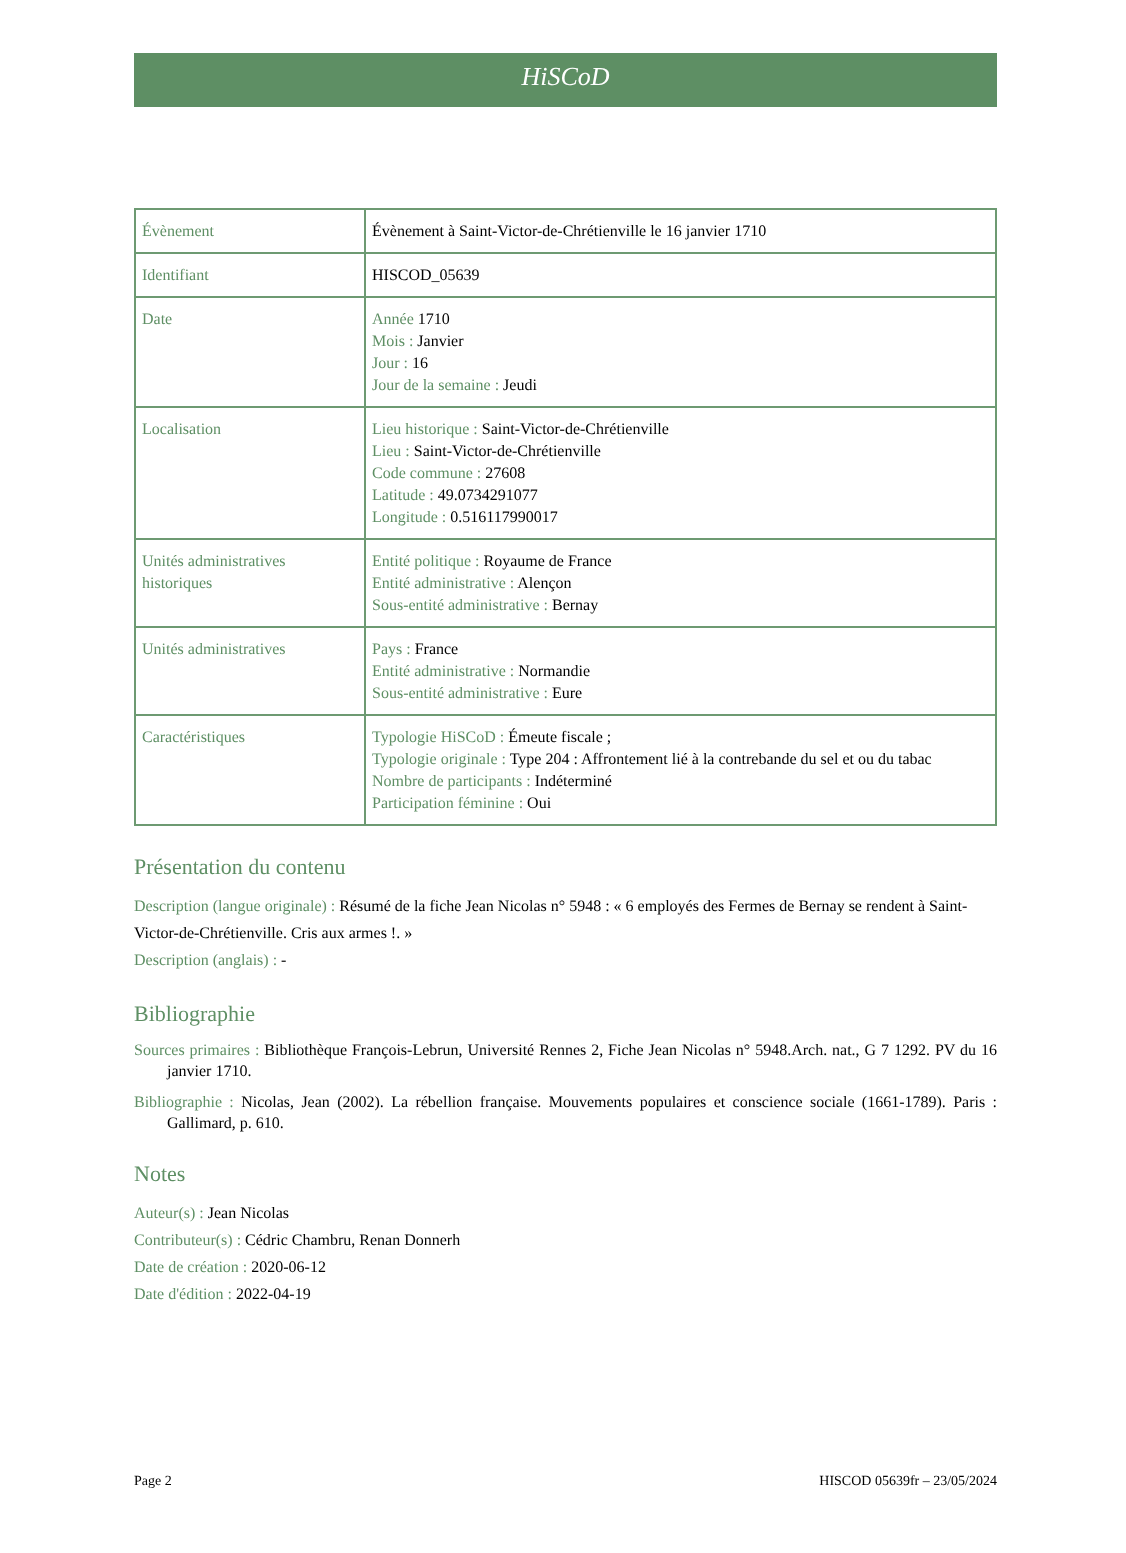HiSCoD
| Évènement | Évènement à Saint-Victor-de-Chrétienville le 16 janvier 1710 |
| Identifiant | HISCOD_05639 |
| Date | Année 1710 Mois : Janvier Jour : 16 Jour de la semaine : Jeudi |
| Localisation | Lieu historique : Saint-Victor-de-Chrétienville Lieu : Saint-Victor-de-Chrétienville Code commune : 27608 Latitude : 49.0734291077 Longitude : 0.516117990017 |
| Unités administratives historiques | Entité politique : Royaume de France Entité administrative : Alençon Sous-entité administrative : Bernay |
| Unités administratives | Pays : France Entité administrative : Normandie Sous-entité administrative : Eure |
| Caractéristiques | Typologie HiSCoD : Émeute fiscale ; Typologie originale : Type 204 : Affrontement lié à la contrebande du sel et ou du tabac Nombre de participants : Indéterminé Participation féminine : Oui |
Présentation du contenu
Description (langue originale) : Résumé de la fiche Jean Nicolas n° 5948 : « 6 employés des Fermes de Bernay se rendent à Saint-Victor-de-Chrétienville. Cris aux armes !. »
Description (anglais) : -
Bibliographie
Sources primaires : Bibliothèque François-Lebrun, Université Rennes 2, Fiche Jean Nicolas n° 5948.Arch. nat., G 7 1292. PV du 16 janvier 1710.
Bibliographie : Nicolas, Jean (2002). La rébellion française. Mouvements populaires et conscience sociale (1661-1789). Paris : Gallimard, p. 610.
Notes
Auteur(s) : Jean Nicolas
Contributeur(s) : Cédric Chambru, Renan Donnerh
Date de création : 2020-06-12
Date d'édition : 2022-04-19
Page 2 HISCOD 05639fr – 23/05/2024